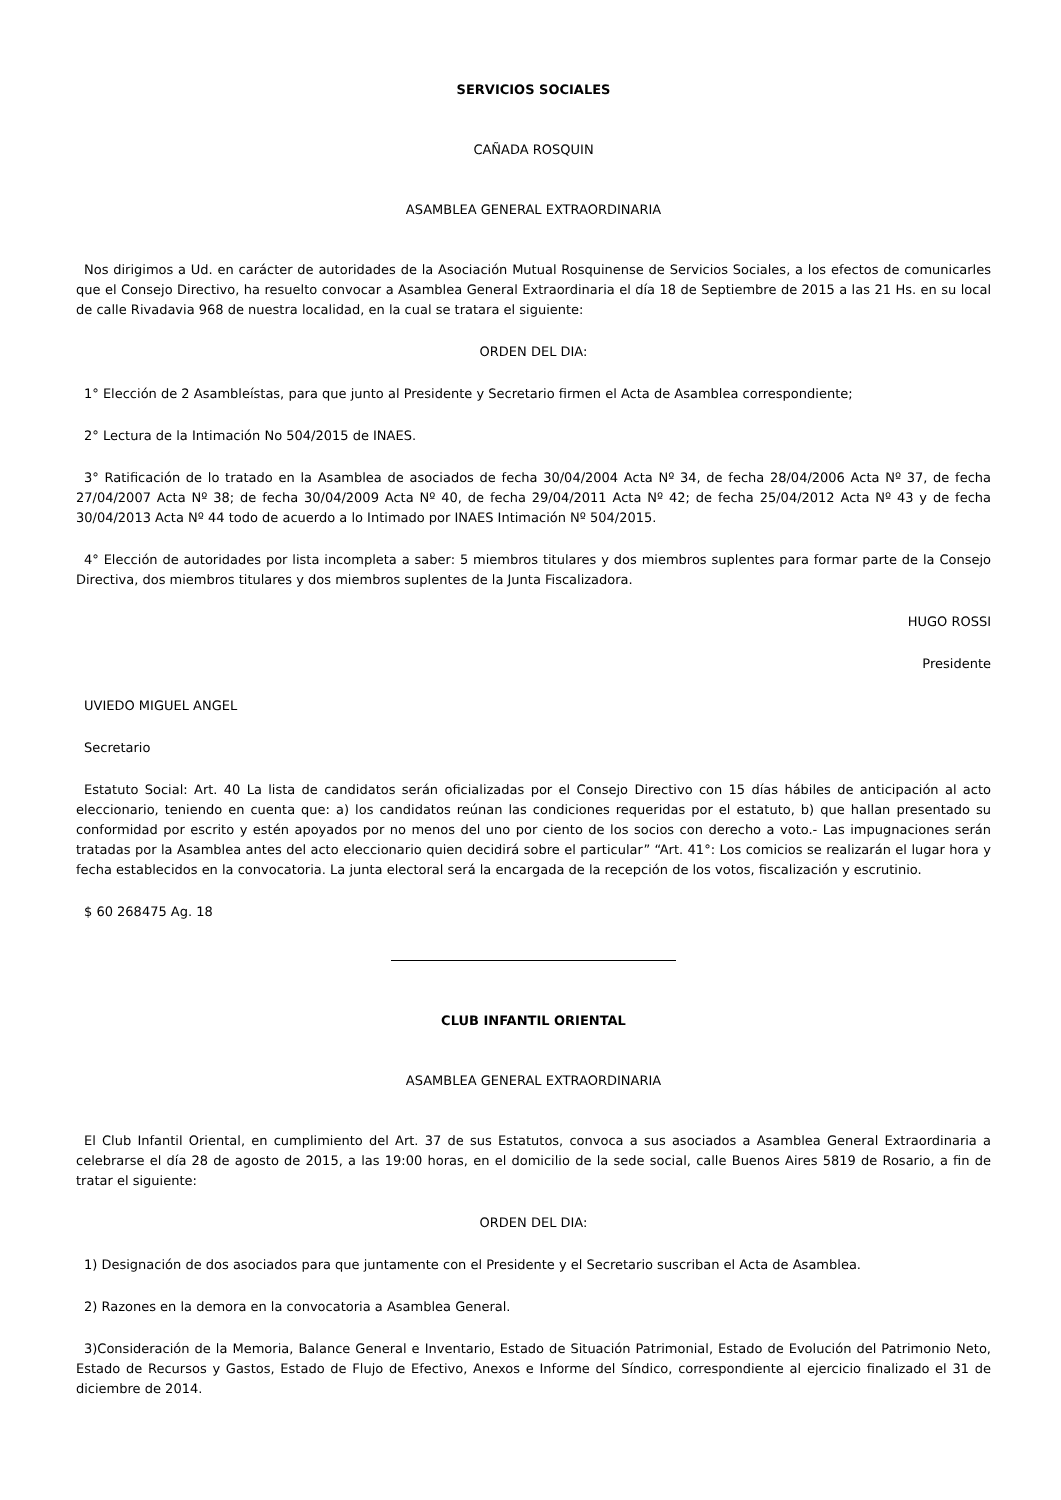SERVICIOS SOCIALES
CAÑADA ROSQUIN
ASAMBLEA GENERAL EXTRAORDINARIA
Nos dirigimos a Ud. en carácter de autoridades de la Asociación Mutual Rosquinense de Servicios Sociales, a los efectos de comunicarles que el Consejo Directivo, ha resuelto convocar a Asamblea General Extraordinaria el día 18 de Septiembre de 2015 a las 21 Hs. en su local de calle Rivadavia 968 de nuestra localidad, en la cual se tratara el siguiente:
ORDEN DEL DIA:
1° Elección de 2 Asambleístas, para que junto al Presidente y Secretario firmen el Acta de Asamblea correspondiente;
2° Lectura de la Intimación No 504/2015 de INAES.
3° Ratificación de lo tratado en la Asamblea de asociados de fecha 30/04/2004 Acta Nº 34, de fecha 28/04/2006 Acta Nº 37, de fecha 27/04/2007 Acta Nº 38; de fecha 30/04/2009 Acta Nº 40, de fecha 29/04/2011 Acta Nº 42; de fecha 25/04/2012 Acta Nº 43 y de fecha 30/04/2013 Acta Nº 44 todo de acuerdo a lo Intimado por INAES Intimación Nº 504/2015.
4° Elección de autoridades por lista incompleta a saber: 5 miembros titulares y dos miembros suplentes para formar parte de la Consejo Directiva, dos miembros titulares y dos miembros suplentes de la Junta Fiscalizadora.
HUGO ROSSI
Presidente
UVIEDO MIGUEL ANGEL
Secretario
Estatuto Social: Art. 40 La lista de candidatos serán oficializadas por el Consejo Directivo con 15 días hábiles de anticipación al acto eleccionario, teniendo en cuenta que: a) los candidatos reúnan las condiciones requeridas por el estatuto, b) que hallan presentado su conformidad por escrito y estén apoyados por no menos del uno por ciento de los socios con derecho a voto.- Las impugnaciones serán tratadas por la Asamblea antes del acto eleccionario quien decidirá sobre el particular” “Art. 41°: Los comicios se realizarán el lugar hora y fecha establecidos en la convocatoria. La junta electoral será la encargada de la recepción de los votos, fiscalización y escrutinio.
$ 60 268475 Ag. 18
CLUB INFANTIL ORIENTAL
ASAMBLEA GENERAL EXTRAORDINARIA
El Club Infantil Oriental, en cumplimiento del Art. 37 de sus Estatutos, convoca a sus asociados a Asamblea General Extraordinaria a celebrarse el día 28 de agosto de 2015, a las 19:00 horas, en el domicilio de la sede social, calle Buenos Aires 5819 de Rosario, a fin de tratar el siguiente:
ORDEN DEL DIA:
1) Designación de dos asociados para que juntamente con el Presidente y el Secretario suscriban el Acta de Asamblea.
2) Razones en la demora en la convocatoria a Asamblea General.
3)Consideración de la Memoria, Balance General e Inventario, Estado de Situación Patrimonial, Estado de Evolución del Patrimonio Neto, Estado de Recursos y Gastos, Estado de Flujo de Efectivo, Anexos e Informe del Síndico, correspondiente al ejercicio finalizado el 31 de diciembre de 2014.